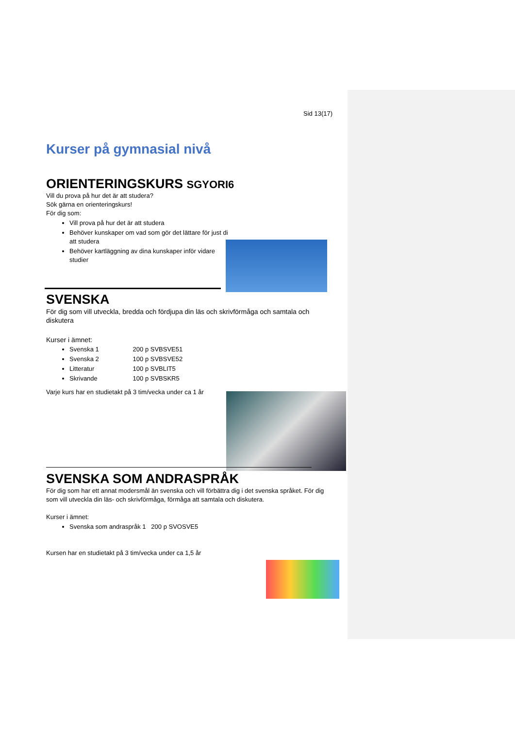Sid 13(17)
Kurser på gymnasial nivå
ORIENTERINGSKURS SGYORI6
Vill du prova på hur det är att studera?
Sök gärna en orienteringskurs!
För dig som:
Vill prova på hur det är att studera
Behöver kunskaper om vad som gör det lättare för just di att studera
Behöver kartläggning av dina kunskaper inför vidare studier
SVENSKA
För dig som vill utveckla, bredda och fördjupa din läs och skrivförmåga och samtala och diskutera
Kurser i ämnet:
Svenska 1 200 p SVBSVE51
Svenska 2 100 p SVBSVE52
Litteratur 100 p SVBLIT5
Skrivande 100 p SVBSKR5
Varje kurs har en studietakt på 3 tim/vecka under ca 1 år
SVENSKA SOM ANDRASPRÅK
För dig som har ett annat modersmål än svenska och vill förbättra dig i det svenska språket. För dig som vill utveckla din läs- och skrivförmåga, förmåga att samtala och diskutera.
Kurser i ämnet:
Svenska som andraspråk 1 200 p SVOSVE5
Kursen har en studietakt på 3 tim/vecka under ca 1,5 år